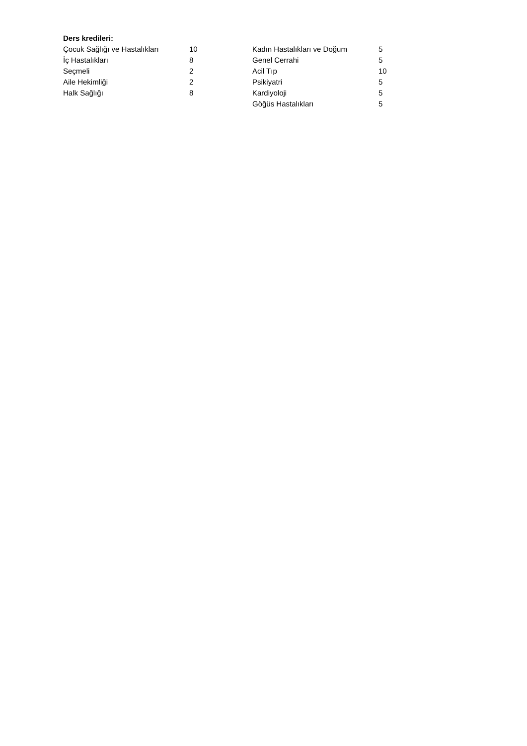Ders kredileri:
| Çocuk Sağlığı ve Hastalıkları | 10 | Kadın Hastalıkları ve Doğum | 5 |
| İç Hastalıkları | 8 | Genel Cerrahi | 5 |
| Seçmeli | 2 | Acil Tıp | 10 |
| Aile Hekimliği | 2 | Psikiyatri | 5 |
| Halk Sağlığı | 8 | Kardiyoloji | 5 |
| | | Göğüs Hastalıkları | 5 |